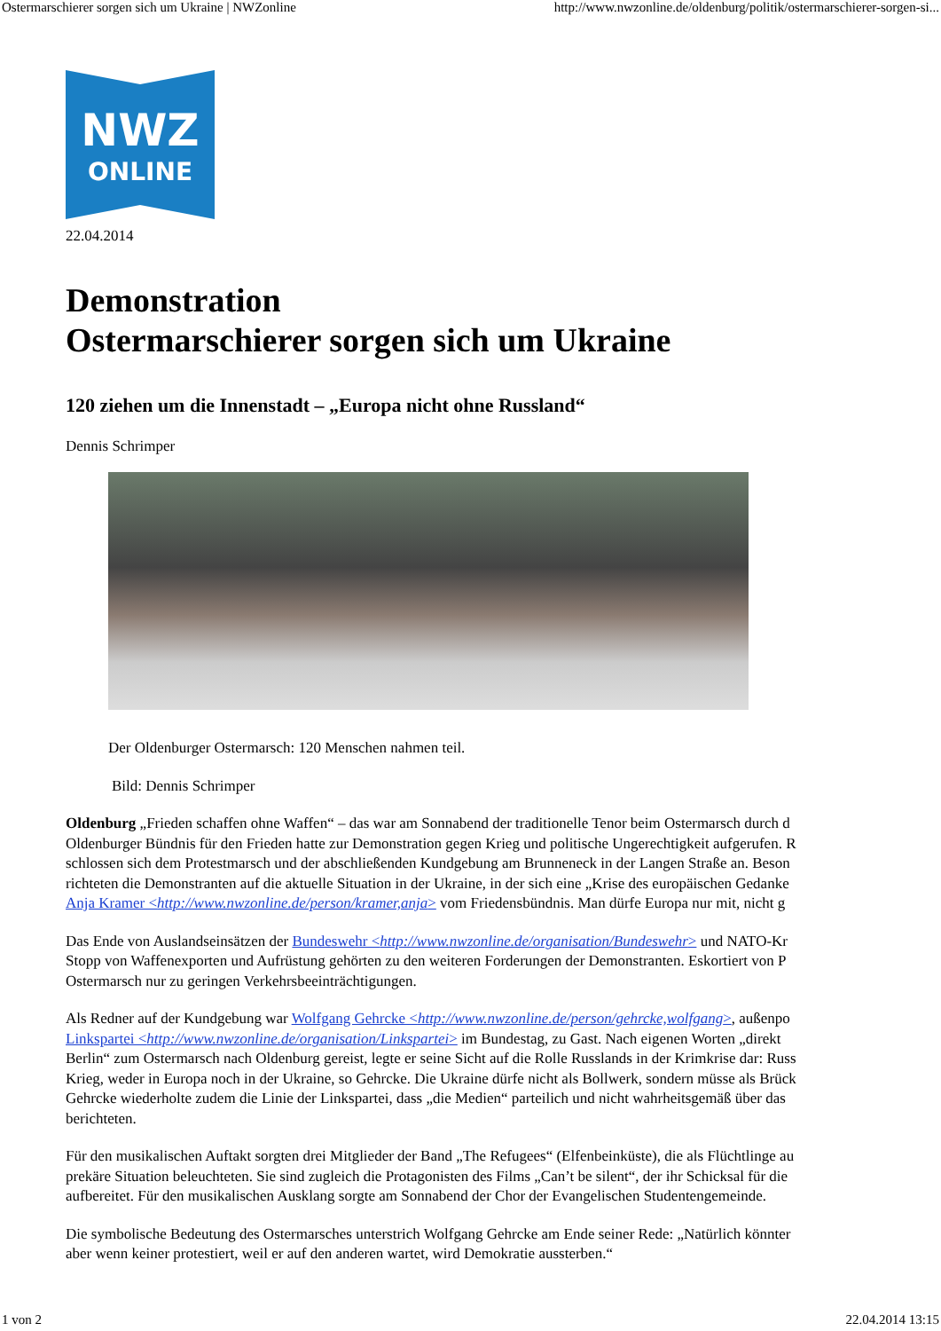Ostermarschierer sorgen sich um Ukraine | NWZonline http://www.nwzonline.de/oldenburg/politik/ostermarschierer-sorgen-si...
NWZ
ONLINE
22.04.2014
Demonstration
Ostermarschierer sorgen sich um Ukraine
120 ziehen um die Innenstadt – „Europa nicht ohne Russland“
Dennis Schrimper
Der Oldenburger Ostermarsch: 120 Menschen nahmen teil.
Bild: Dennis Schrimper
Oldenburg „Frieden schaffen ohne Waffen“ – das war am Sonnabend der traditionelle Tenor beim Ostermarsch durch d
Oldenburger Bündnis für den Frieden hatte zur Demonstration gegen Krieg und politische Ungerechtigkeit aufgerufen. R
schlossen sich dem Protestmarsch und der abschließenden Kundgebung am Brunneneck in der Langen Straße an. Beson
richteten die Demonstranten auf die aktuelle Situation in der Ukraine, in der sich eine „Krise des europäischen Gedanke
Anja Kramer <http://www.nwzonline.de/person/kramer,anja> vom Friedensbündnis. Man dürfe Europa nur mit, nicht g
Das Ende von Auslandseinsätzen der Bundeswehr <http://www.nwzonline.de/organisation/Bundeswehr> und NATO-Kr
Stopp von Waffenexporten und Aufrüstung gehörten zu den weiteren Forderungen der Demonstranten. Eskortiert von P
Ostermarsch nur zu geringen Verkehrsbeeinträchtigungen.
Als Redner auf der Kundgebung war Wolfgang Gehrcke <http://www.nwzonline.de/person/gehrcke,wolfgang>, außenpo
Linkspartei <http://www.nwzonline.de/organisation/Linkspartei> im Bundestag, zu Gast. Nach eigenen Worten „direkt
Berlin“ zum Ostermarsch nach Oldenburg gereist, legte er seine Sicht auf die Rolle Russlands in der Krimkrise dar: Russ
Krieg, weder in Europa noch in der Ukraine, so Gehrcke. Die Ukraine dürfe nicht als Bollwerk, sondern müsse als Brück
Gehrcke wiederholte zudem die Linie der Linkspartei, dass „die Medien“ parteilich und nicht wahrheitsgemäß über das
berichteten.
Für den musikalischen Auftakt sorgten drei Mitglieder der Band „The Refugees“ (Elfenbeinküste), die als Flüchtlinge au
prekäre Situation beleuchteten. Sie sind zugleich die Protagonisten des Films „Can’t be silent“, der ihr Schicksal für die
aufbereitet. Für den musikalischen Ausklang sorgte am Sonnabend der Chor der Evangelischen Studentengemeinde.
Die symbolische Bedeutung des Ostermarsches unterstrich Wolfgang Gehrcke am Ende seiner Rede: „Natürlich könnter
aber wenn keiner protestiert, weil er auf den anderen wartet, wird Demokratie aussterben.“
1 von 2 22.04.2014 13:15